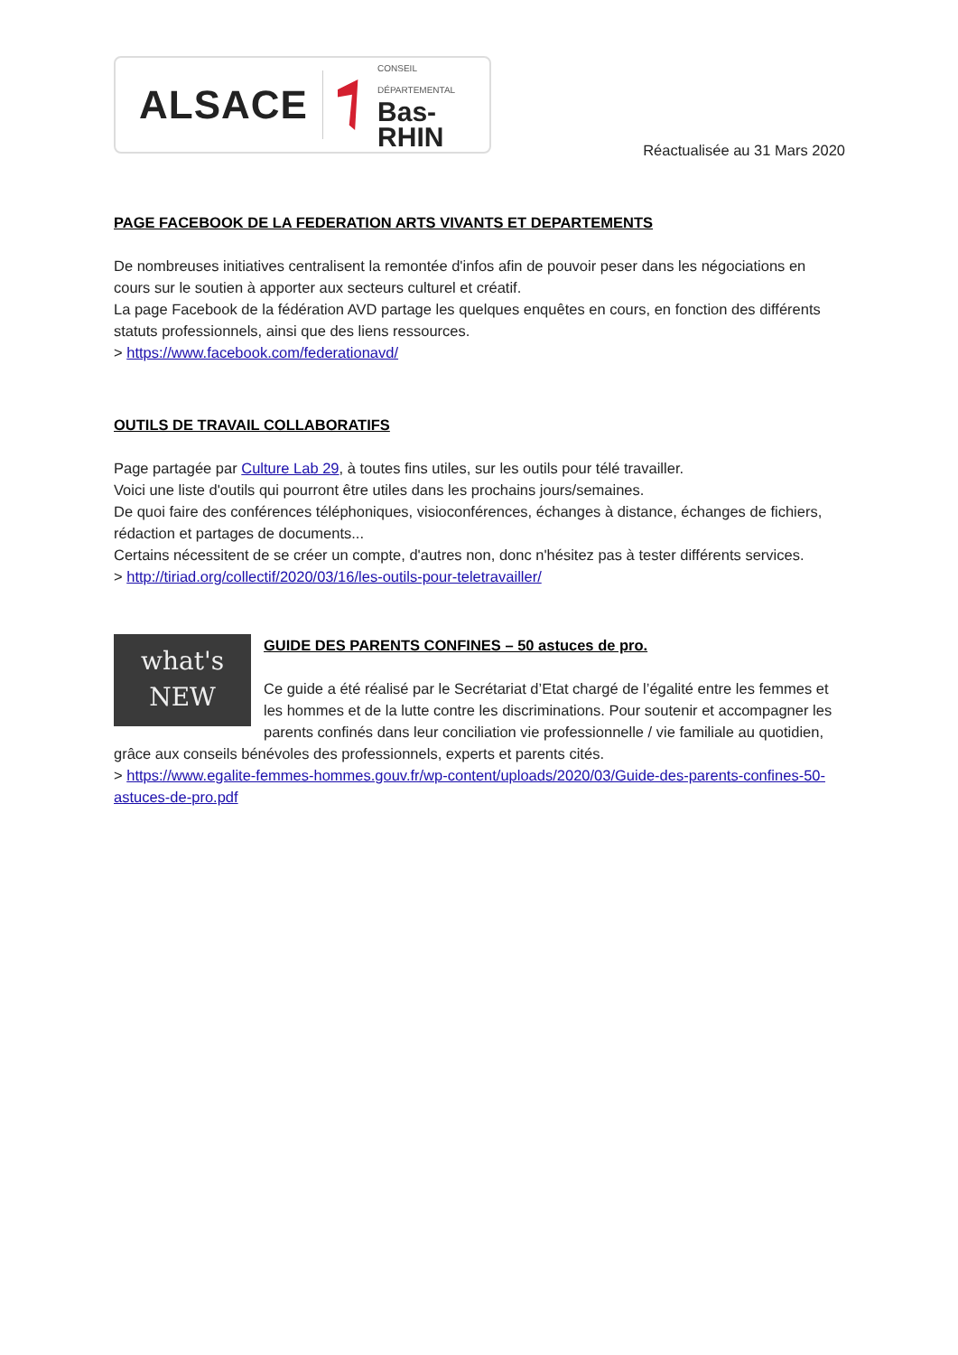ALSACE CONSEIL DÉPARTEMENTAL
Bas-RHIN
Réactualisée au 31 Mars 2020
PAGE FACEBOOK DE LA FEDERATION ARTS VIVANTS ET DEPARTEMENTS
De nombreuses initiatives centralisent la remontée d'infos afin de pouvoir peser dans les négociations en cours sur le soutien à apporter aux secteurs culturel et créatif.
La page Facebook de la fédération AVD partage les quelques enquêtes en cours, en fonction des différents statuts professionnels, ainsi que des liens ressources.
> https://www.facebook.com/federationavd/
OUTILS DE TRAVAIL COLLABORATIFS
Page partagée par Culture Lab 29, à toutes fins utiles, sur les outils pour télé travailler.
Voici une liste d'outils qui pourront être utiles dans les prochains jours/semaines.
De quoi faire des conférences téléphoniques, visioconférences, échanges à distance, échanges de fichiers, rédaction et partages de documents...
Certains nécessitent de se créer un compte, d'autres non, donc n'hésitez pas à tester différents services.
> http://tiriad.org/collectif/2020/03/16/les-outils-pour-teletravailler/
what's
NEW
GUIDE DES PARENTS CONFINES – 50 astuces de pro.
Ce guide a été réalisé par le Secrétariat d’Etat chargé de l’égalité entre les femmes et les hommes et de la lutte contre les discriminations. Pour soutenir et accompagner les parents confinés dans leur conciliation vie professionnelle / vie familiale au quotidien, grâce aux conseils bénévoles des professionnels, experts et parents cités.
> https://www.egalite-femmes-hommes.gouv.fr/wp-content/uploads/2020/03/Guide-des-parents-confines-50-astuces-de-pro.pdf